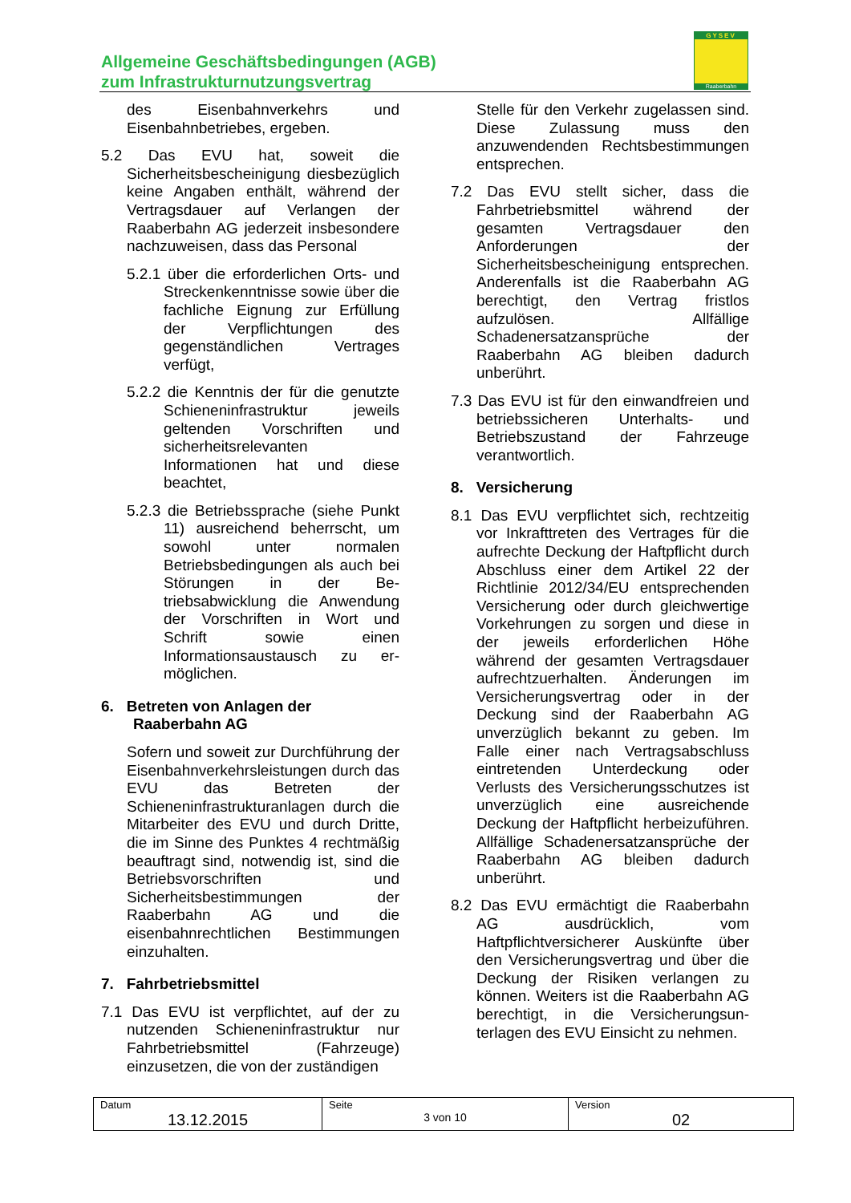Allgemeine Geschäftsbedingungen (AGB)
zum Infrastrukturnutzungsvertrag
GYSEV
Raaberbahn
des Eisenbahnverkehrs und Eisenbahnbetriebes, ergeben.
5.2 Das EVU hat, soweit die Sicherheitsbescheinigung diesbezüglich keine Angaben enthält, während der Vertragsdauer auf Verlangen der Raaberbahn AG jederzeit insbesondere nachzuweisen, dass das Personal
5.2.1 über die erforderlichen Orts- und Streckenkenntnisse sowie über die fachliche Eignung zur Erfüllung der Verpflichtungen des gegenständlichen Vertrages verfügt,
5.2.2 die Kenntnis der für die genutzte Schieneninfrastruktur jeweils geltenden Vorschriften und sicherheitsrelevanten Informationen hat und diese beachtet,
5.2.3 die Betriebssprache (siehe Punkt 11) ausreichend beherrscht, um sowohl unter normalen Betriebsbedingungen als auch bei Störungen in der Be­triebsabwicklung die Anwendung der Vorschriften in Wort und Schrift sowie einen Informationsaustausch zu er­möglichen.
6. Betreten von Anlagen der Raaberbahn AG
Sofern und soweit zur Durchführung der Eisenbahnverkehrsleistungen durch das EVU das Betreten der Schieneninfrastrukturanlagen durch die Mitarbeiter des EVU und durch Dritte, die im Sinne des Punktes 4 rechtmäßig beauftragt sind, notwendig ist, sind die Betriebsvorschriften und Sicherheitsbestimmungen der Raaberbahn AG und die eisenbahnrechtlichen Bestimmungen einzuhalten.
7. Fahrbetriebsmittel
7.1 Das EVU ist verpflichtet, auf der zu nutzenden Schieneninfrastruktur nur Fahrbetriebsmittel (Fahrzeuge) einzusetzen, die von der zuständigen
Stelle für den Verkehr zugelassen sind. Diese Zulassung muss den anzuwendenden Rechtsbestimmungen entsprechen.
7.2 Das EVU stellt sicher, dass die Fahrbetriebsmittel während der gesamten Vertragsdauer den Anforderungen der Sicherheitsbescheinigung entsprechen. Anderenfalls ist die Raaberbahn AG berechtigt, den Vertrag fristlos aufzulösen. Allfällige Schadenersatzansprüche der Raaberbahn AG bleiben dadurch unberührt.
7.3 Das EVU ist für den einwandfreien und betriebssicheren Unterhalts- und Betriebszustand der Fahrzeuge verantwortlich.
8. Versicherung
8.1 Das EVU verpflichtet sich, rechtzeitig vor Inkrafttreten des Vertrages für die aufrechte Deckung der Haftpflicht durch Abschluss einer dem Artikel 22 der Richtlinie 2012/34/EU entsprechenden Versicherung oder durch gleichwertige Vorkehrungen zu sorgen und diese in der jeweils erforderlichen Höhe während der gesamten Vertragsdauer aufrechtzuerhalten. Änderungen im Versicherungsvertrag oder in der Deckung sind der Raaberbahn AG unverzüglich bekannt zu geben. Im Falle einer nach Vertragsabschluss eintretenden Unterdeckung oder Verlusts des Versicherungsschutzes ist unverzüglich eine ausreichende Deckung der Haftpflicht herbeizuführen. Allfällige Schadenersatzansprüche der Raaberbahn AG bleiben dadurch unberührt.
8.2 Das EVU ermächtigt die Raaberbahn AG ausdrücklich, vom Haftpflichtversicherer Auskünfte über den Versicherungsvertrag und über die Deckung der Risiken verlangen zu können. Weiters ist die Raaberbahn AG berechtigt, in die Versicherungsun­terlagen des EVU Einsicht zu nehmen.
| Datum 13.12.2015 | Seite 3 von 10 | Version 02 |